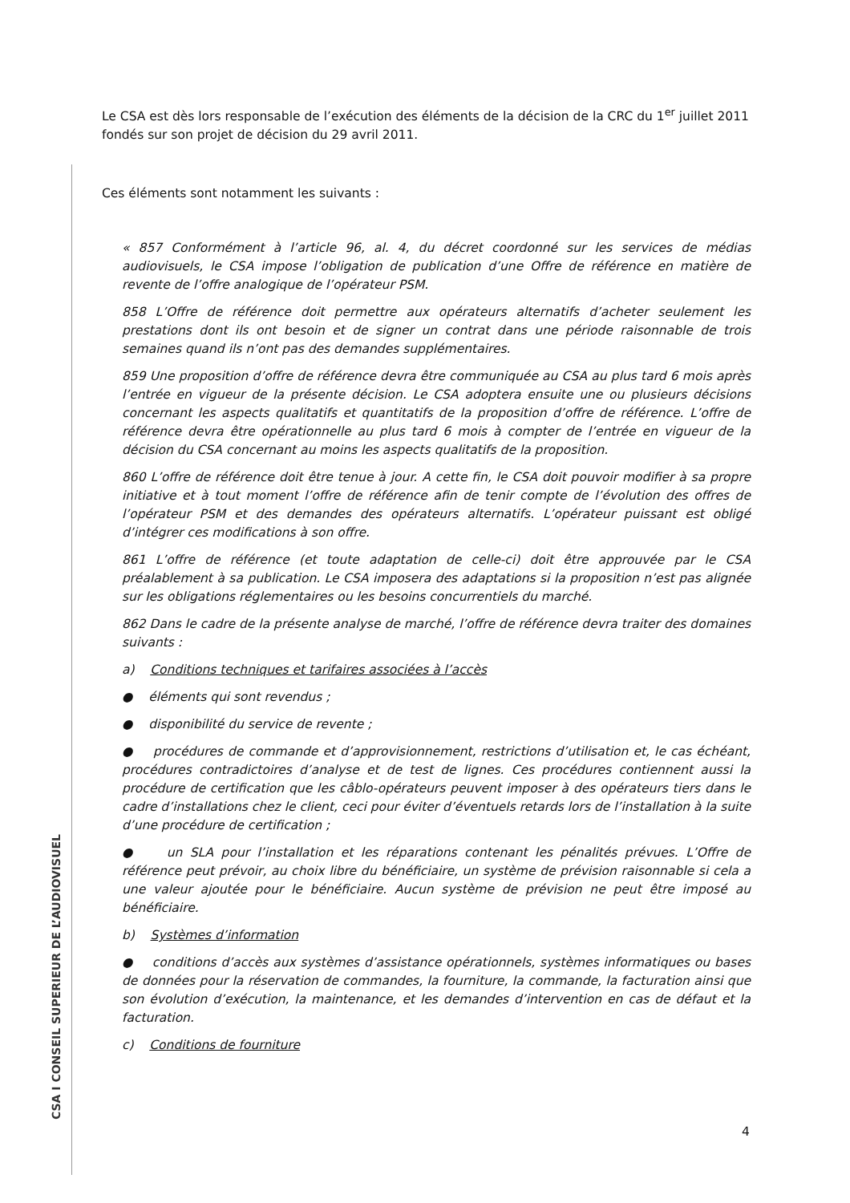CSA I CONSEIL SUPERIEUR DE L’AUDIOVISUEL
Le CSA est dès lors responsable de l’exécution des éléments de la décision de la CRC du 1<sup>er</sup> juillet 2011 fondés sur son projet de décision du 29 avril 2011.
Ces éléments sont notamment les suivants :
« 857 Conformément à l’article 96, al. 4, du décret coordonné sur les services de médias audiovisuels, le CSA impose l’obligation de publication d’une Offre de référence en matière de revente de l’offre analogique de l’opérateur PSM.
858 L’Offre de référence doit permettre aux opérateurs alternatifs d’acheter seulement les prestations dont ils ont besoin et de signer un contrat dans une période raisonnable de trois semaines quand ils n’ont pas des demandes supplémentaires.
859 Une proposition d’offre de référence devra être communiquée au CSA au plus tard 6 mois après l’entrée en vigueur de la présente décision. Le CSA adoptera ensuite une ou plusieurs décisions concernant les aspects qualitatifs et quantitatifs de la proposition d’offre de référence. L’offre de référence devra être opérationnelle au plus tard 6 mois à compter de l’entrée en vigueur de la décision du CSA concernant au moins les aspects qualitatifs de la proposition.
860 L’offre de référence doit être tenue à jour. A cette fin, le CSA doit pouvoir modifier à sa propre initiative et à tout moment l’offre de référence afin de tenir compte de l’évolution des offres de l’opérateur PSM et des demandes des opérateurs alternatifs. L’opérateur puissant est obligé d’intégrer ces modifications à son offre.
861 L’offre de référence (et toute adaptation de celle-ci) doit être approuvée par le CSA préalablement à sa publication. Le CSA imposera des adaptations si la proposition n’est pas alignée sur les obligations réglementaires ou les besoins concurrentiels du marché.
862 Dans le cadre de la présente analyse de marché, l’offre de référence devra traiter des domaines suivants :
a) Conditions techniques et tarifaires associées à l’accès
● éléments qui sont revendus ;
● disponibilité du service de revente ;
● procédures de commande et d’approvisionnement, restrictions d’utilisation et, le cas échéant, procédures contradictoires d’analyse et de test de lignes. Ces procédures contiennent aussi la procédure de certification que les câblo-opérateurs peuvent imposer à des opérateurs tiers dans le cadre d’installations chez le client, ceci pour éviter d’éventuels retards lors de l’installation à la suite d’une procédure de certification ;
● un SLA pour l’installation et les réparations contenant les pénalités prévues. L’Offre de référence peut prévoir, au choix libre du bénéficiaire, un système de prévision raisonnable si cela a une valeur ajoutée pour le bénéficiaire. Aucun système de prévision ne peut être imposé au bénéficiaire.
b) Systèmes d’information
● conditions d’accès aux systèmes d’assistance opérationnels, systèmes informatiques ou bases de données pour la réservation de commandes, la fourniture, la commande, la facturation ainsi que son évolution d’exécution, la maintenance, et les demandes d’intervention en cas de défaut et la facturation.
c) Conditions de fourniture
4